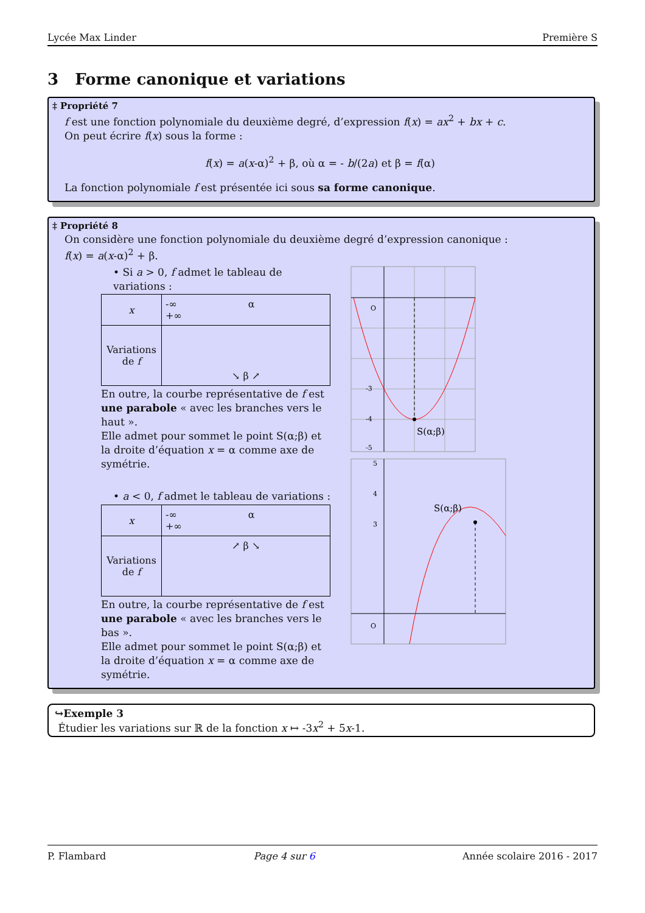Lycée Max Linder Première S
3 Forme canonique et variations
‡ Propriété 7
f est une fonction polynomiale du deuxième degré, d’expression f(x) = ax<sup>2</sup> + bx + c.
On peut écrire f(x) sous la forme :
f(x) = a(x-α)<sup>2</sup> + β, où α = - b/(2a) et β = f(α)
La fonction polynomiale f est présentée ici sous sa forme canonique.
‡ Propriété 8
On considère une fonction polynomiale du deuxième degré d’expression canonique :
f(x) = a(x-α)<sup>2</sup> + β.
• Si a > 0, f admet le tableau de variations :
| x | -∞ α +∞ |
| Variations de f | ↘ β ↗ |
En outre, la courbe représentative de f est une parabole « avec les branches vers le haut ».
Elle admet pour sommet le point S(α;β) et la droite d’équation x = α comme axe de symétrie.
• a < 0, f admet le tableau de variations :
| x | -∞ α +∞ |
| Variations de f | ↗ β ↘ |
En outre, la courbe représentative de f est une parabole « avec les branches vers le bas ».
Elle admet pour sommet le point S(α;β) et la droite d’équation x = α comme axe de symétrie.
O
S(α;β)
-5
-4
-3
O
S(α;β)
5
4
3
↪Exemple 3
Étudier les variations sur ℝ de la fonction x ↦ -3x<sup>2</sup> + 5x-1.
P. Flambard Page 4 sur 6 Année scolaire 2016 - 2017